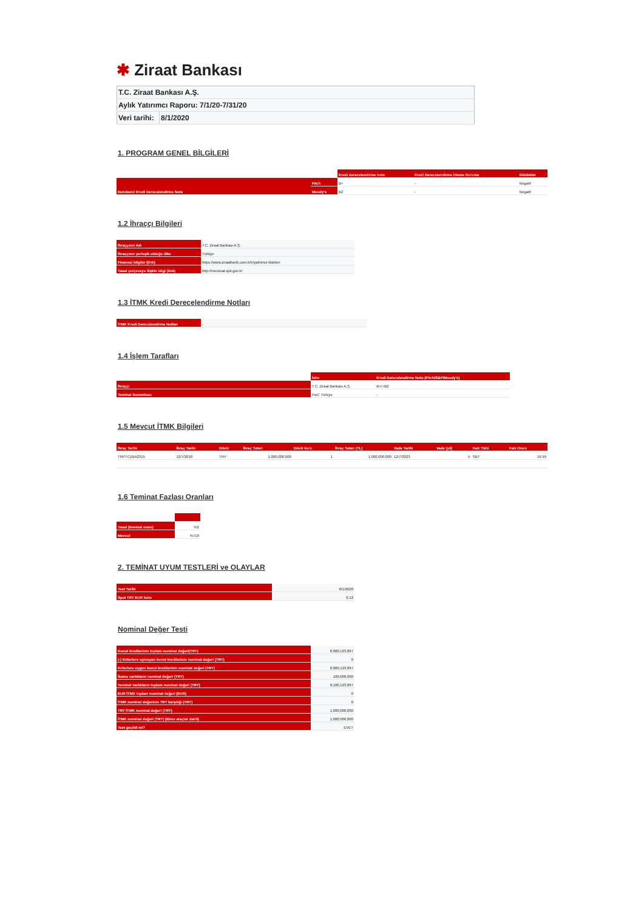✱ Ziraat Bankası
| T.C. Ziraat Bankası A.Ş. | |
| Aylık Yatırımcı Raporu: 7/1/20-7/31/20 | |
| Veri tarihi: | 8/1/2020 |
1. PROGRAM GENEL BİLGİLERİ
| | | Kredi derecelendirme notu | Kredi Derecelendirme İzleme Durumu | Görünüm |
| --- | --- | --- | --- | --- |
| Eurobond Kredi Derecelendirme Notu | Fitch | B+ | - | Negatif |
| | Moody's | B2 | - | Negatif |
1.2 İhraççı Bilgileri
| İhraççının Adı | T.C. Ziraat Bankası A.Ş. |
| İhraççının yerleşik olduğu ülke | Türkiye |
| Finansal bilgiler (link) | https://www.ziraatbank.com.tr/tr/yatirimci-iliskileri |
| Yasal çerçeveye ilişkin bilgi (link) | http://mevzuat.spk.gov.tr/ |
1.3 İTMK Kredi Derecelendirme Notları
| İTMK Kredi Derecelendirme Notları | - |
1.4 İşlem Tarafları
| | İsim | Kredi Derecelendirme Notu (Fitch/S&P/Moody's) |
| --- | --- | --- |
| İhraççı | T.C. Ziraat Bankası A.Ş. | B+/-/B2 |
| Teminat Sorumlusu | PwC Türkiye | - |
1.5 Mevcut İTMK Bilgileri
| İhraç Tarihi | İhraç Tarihi | Döviz | İhraç Tutarı | Döviz kuru | İhraç Tutarı (TL) | Vade Tarihi | Vade (yıl) | Faiz Türü | Faiz Oranı |
| --- | --- | --- | --- | --- | --- | --- | --- | --- | --- |
| TRPTCZBA2315 | 12/7/2018 | TRY | 1,000,000,000 | 1 | 1,000,000,000 | 12/7/2023 | 5 | SBT | 16.99 |
1.6 Teminat Fazlası Oranları
| Yasal (teminat oranı) | %2 |
| Mevcut | %710 |
2. TEMİNAT UYUM TESTLERİ ve OLAYLAR
| Test Tarihi | 8/1/2020 |
| Spot TRY EUR kuru | 0.12 |
Nominal Değer Testi
| Konut kredilerinin toplam nominal değeri(TRY) | 8,000,123,897 |
| (-) Kriterlere uymayan konut kredilerinin nominal değeri (TRY) | 0 |
| Kriterlere uygun konut kredilerinin nominal değeri (TRY) | 8,000,123,897 |
| İkame varlıkların nominal değeri (TRY) | 100,000,000 |
| Teminat varlıkların toplam nominal değeri (TRY) | 8,100,123,897 |
| EUR İTMK toplam nominal değeri (EUR) | 0 |
| İTMK nominal değerinin TRY karşılığı (TRY) | 0 |
| TRY İTMK nominal değeri (TRY) | 1,000,000,000 |
| İTMK nominal değeri (TRY) (türev araçlar dahil) | 1,000,000,000 |
| Test geçildi mi? | EVET |